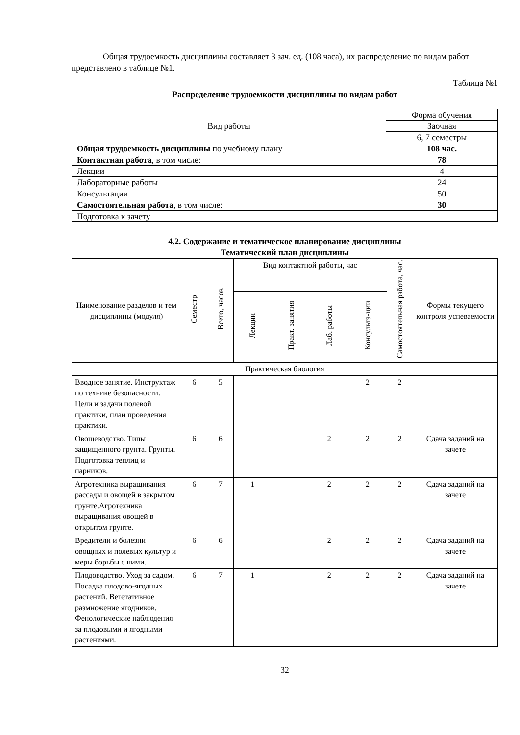Общая трудоемкость дисциплины составляет 3 зач. ед. (108 часа), их распределение по видам работ представлено в таблице №1.
Таблица №1
Распределение трудоемкости дисциплины по видам работ
| Вид работы | Форма обучения |
| | Заочная |
| | 6, 7 семестры |
| Общая трудоемкость дисциплины по учебному плану | 108 час. |
| Контактная работа , в том числе: | 78 |
| Лекции | 4 |
| Лабораторные работы | 24 |
| Консультации | 50 |
| Самостоятельная работа , в том числе: | 30 |
| Подготовка к зачету | |
4.2. Содержание и тематическое планирование дисциплины
Тематический план дисциплины
| Наименование разделов и тем дисциплины (модуля) | Семестр | Всего, часов | Вид контактной работы, час | | | | Самостоятельная работа, час. | Формы текущего контроля успеваемости |
| | | | Лекции | Практ. занятия | Лаб. работы | Консульта-ции | | |
| Практическая биология | | | | | | | | |
| Вводное занятие. Инструктаж по технике безопасности. Цели и задачи полевой практики, план проведения практики. | 6 | 5 | | | | 2 | 2 | |
| Овощеводство. Типы защищенного грунта. Грунты. Подготовка теплиц и парников. | 6 | 6 | | | 2 | 2 | 2 | Сдача заданий на зачете |
| Агротехника выращивания рассады и овощей в закрытом грунте.Агротехника выращивания овощей в открытом грунте. | 6 | 7 | 1 | | 2 | 2 | 2 | Сдача заданий на зачете |
| Вредители и болезни овощных и полевых культур и меры борьбы с ними. | 6 | 6 | | | 2 | 2 | 2 | Сдача заданий на зачете |
| Плодоводство. Уход за садом. Посадка плодово-ягодных растений. Вегетативное размножение ягодников. Фенологические наблюдения за плодовыми и ягодными растениями. | 6 | 7 | 1 | | 2 | 2 | 2 | Сдача заданий на зачете |
32